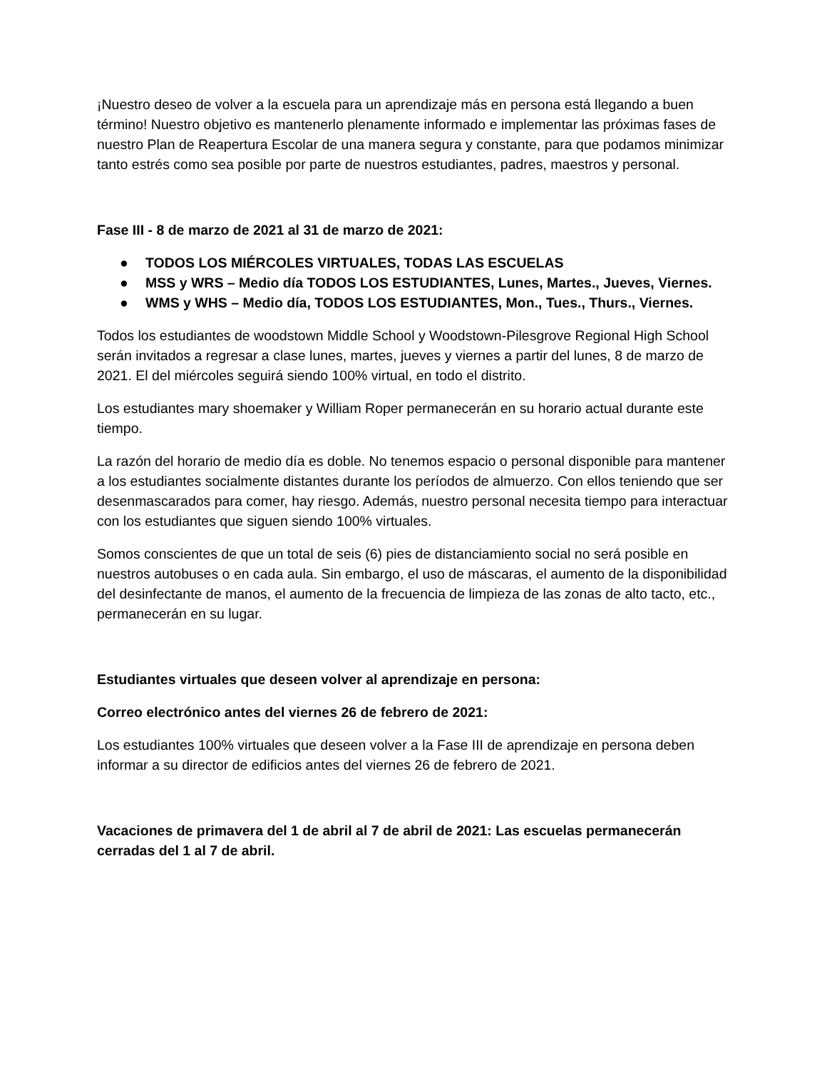¡Nuestro deseo de volver a la escuela para un aprendizaje más en persona está llegando a buen término! Nuestro objetivo es mantenerlo plenamente informado e implementar las próximas fases de nuestro Plan de Reapertura Escolar de una manera segura y constante, para que podamos minimizar tanto estrés como sea posible por parte de nuestros estudiantes, padres, maestros y personal.
Fase III - 8 de marzo de 2021 al 31 de marzo de 2021:
● TODOS LOS MIÉRCOLES VIRTUALES, TODAS LAS ESCUELAS
● MSS y WRS – Medio día TODOS LOS ESTUDIANTES, Lunes, Martes., Jueves, Viernes.
● WMS y WHS – Medio día, TODOS LOS ESTUDIANTES, Mon., Tues., Thurs., Viernes.
Todos los estudiantes de woodstown Middle School y Woodstown-Pilesgrove Regional High School serán invitados a regresar a clase lunes, martes, jueves y viernes a partir del lunes, 8 de marzo de 2021. El del miércoles seguirá siendo 100% virtual, en todo el distrito.
Los estudiantes mary shoemaker y William Roper permanecerán en su horario actual durante este tiempo.
La razón del horario de medio día es doble. No tenemos espacio o personal disponible para mantener a los estudiantes socialmente distantes durante los períodos de almuerzo. Con ellos teniendo que ser desenmascarados para comer, hay riesgo. Además, nuestro personal necesita tiempo para interactuar con los estudiantes que siguen siendo 100% virtuales.
Somos conscientes de que un total de seis (6) pies de distanciamiento social no será posible en nuestros autobuses o en cada aula. Sin embargo, el uso de máscaras, el aumento de la disponibilidad del desinfectante de manos, el aumento de la frecuencia de limpieza de las zonas de alto tacto, etc., permanecerán en su lugar.
Estudiantes virtuales que deseen volver al aprendizaje en persona:
Correo electrónico antes del viernes 26 de febrero de 2021:
Los estudiantes 100% virtuales que deseen volver a la Fase III de aprendizaje en persona deben informar a su director de edificios antes del viernes 26 de febrero de 2021.
Vacaciones de primavera del 1 de abril al 7 de abril de 2021: Las escuelas permanecerán cerradas del 1 al 7 de abril.